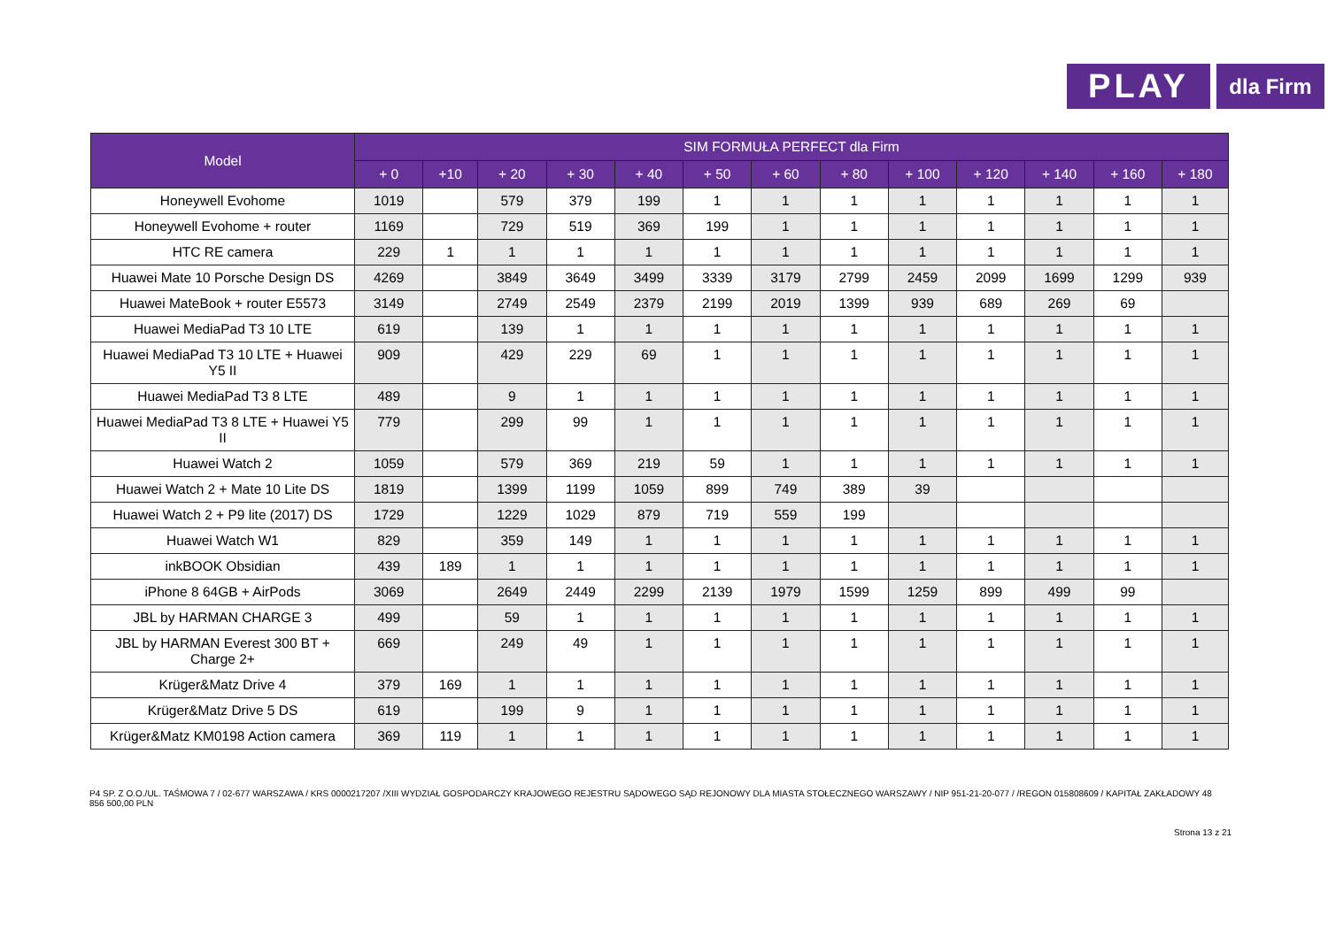PLAY dla Firm
| Model | SIM FORMUŁA PERFECT dla Firm | | | | | | | | | | | | |
| --- | --- | --- | --- | --- | --- | --- | --- | --- | --- | --- | --- | --- | --- |
| | + 0 | +10 | + 20 | + 30 | + 40 | + 50 | + 60 | + 80 | + 100 | + 120 | + 140 | + 160 | + 180 |
| Honeywell Evohome | 1019 | | 579 | 379 | 199 | 1 | 1 | 1 | 1 | 1 | 1 | 1 | 1 |
| Honeywell Evohome + router | 1169 | | 729 | 519 | 369 | 199 | 1 | 1 | 1 | 1 | 1 | 1 | 1 |
| HTC RE camera | 229 | 1 | 1 | 1 | 1 | 1 | 1 | 1 | 1 | 1 | 1 | 1 | 1 |
| Huawei Mate 10 Porsche Design DS | 4269 | | 3849 | 3649 | 3499 | 3339 | 3179 | 2799 | 2459 | 2099 | 1699 | 1299 | 939 |
| Huawei MateBook + router E5573 | 3149 | | 2749 | 2549 | 2379 | 2199 | 2019 | 1399 | 939 | 689 | 269 | 69 | |
| Huawei MediaPad T3 10 LTE | 619 | | 139 | 1 | 1 | 1 | 1 | 1 | 1 | 1 | 1 | 1 | 1 |
| Huawei MediaPad T3 10 LTE + Huawei Y5 II | 909 | | 429 | 229 | 69 | 1 | 1 | 1 | 1 | 1 | 1 | 1 | 1 |
| Huawei MediaPad T3 8 LTE | 489 | | 9 | 1 | 1 | 1 | 1 | 1 | 1 | 1 | 1 | 1 | 1 |
| Huawei MediaPad T3 8 LTE + Huawei Y5 II | 779 | | 299 | 99 | 1 | 1 | 1 | 1 | 1 | 1 | 1 | 1 | 1 |
| Huawei Watch 2 | 1059 | | 579 | 369 | 219 | 59 | 1 | 1 | 1 | 1 | 1 | 1 | 1 |
| Huawei Watch 2 + Mate 10 Lite DS | 1819 | | 1399 | 1199 | 1059 | 899 | 749 | 389 | 39 | | | | |
| Huawei Watch 2 + P9 lite (2017) DS | 1729 | | 1229 | 1029 | 879 | 719 | 559 | 199 | | | | | |
| Huawei Watch W1 | 829 | | 359 | 149 | 1 | 1 | 1 | 1 | 1 | 1 | 1 | 1 | 1 |
| inkBOOK Obsidian | 439 | 189 | 1 | 1 | 1 | 1 | 1 | 1 | 1 | 1 | 1 | 1 | 1 |
| iPhone 8 64GB + AirPods | 3069 | | 2649 | 2449 | 2299 | 2139 | 1979 | 1599 | 1259 | 899 | 499 | 99 | |
| JBL by HARMAN CHARGE 3 | 499 | | 59 | 1 | 1 | 1 | 1 | 1 | 1 | 1 | 1 | 1 | 1 |
| JBL by HARMAN Everest 300 BT + Charge 2+ | 669 | | 249 | 49 | 1 | 1 | 1 | 1 | 1 | 1 | 1 | 1 | 1 |
| Krüger&Matz Drive 4 | 379 | 169 | 1 | 1 | 1 | 1 | 1 | 1 | 1 | 1 | 1 | 1 | 1 |
| Krüger&Matz Drive 5 DS | 619 | | 199 | 9 | 1 | 1 | 1 | 1 | 1 | 1 | 1 | 1 | 1 |
| Krüger&Matz KM0198 Action camera | 369 | 119 | 1 | 1 | 1 | 1 | 1 | 1 | 1 | 1 | 1 | 1 | 1 |
P4 SP. Z O.O./UL. TAŚMOWA 7 / 02-677 WARSZAWA / KRS 0000217207 /XIII WYDZIAŁ GOSPODARCZY KRAJOWEGO REJESTRU SĄDOWEGO SĄD REJONOWY DLA MIASTA STOŁECZNEGO WARSZAWY / NIP 951-21-20-077 / /REGON 015808609 / KAPITAŁ ZAKŁADOWY 48 856 500,00 PLN
Strona 13 z 21